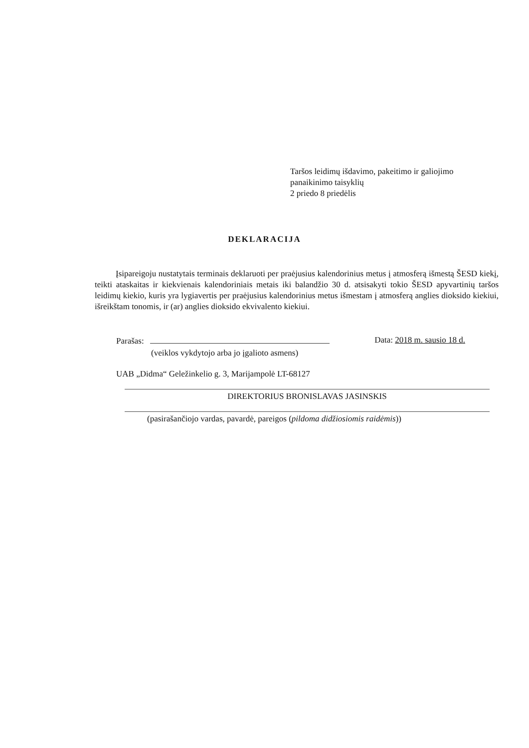Taršos leidimų išdavimo, pakeitimo ir galiojimo
panaikinimo taisyklių
2 priedo 8 priedėlis
DEKLARACIJA
Įsipareigoju nustatytais terminais deklaruoti per praėjusius kalendorinius metus į atmosferą išmestą ŠESD kiekį, teikti ataskaitas ir kiekvienais kalendoriniais metais iki balandžio 30 d. atsisakyti tokio ŠESD apyvartinių taršos leidimų kiekio, kuris yra lygiavertis per praėjusius kalendorinius metus išmestam į atmosferą anglies dioksido kiekiui, išreikštam tonomis, ir (ar) anglies dioksido ekvivalento kiekiui.
Parašas: Data: 2018 m. sausio 18 d.
(veiklos vykdytojo arba jo įgalioto asmens)
UAB „Didma“ Geležinkelio g. 3, Marijampolė LT-68127
DIREKTORIUS BRONISLAVAS JASINSKIS
(pasirašančiojo vardas, pavardė, pareigos (pildoma didžiosiomis raidėmis))